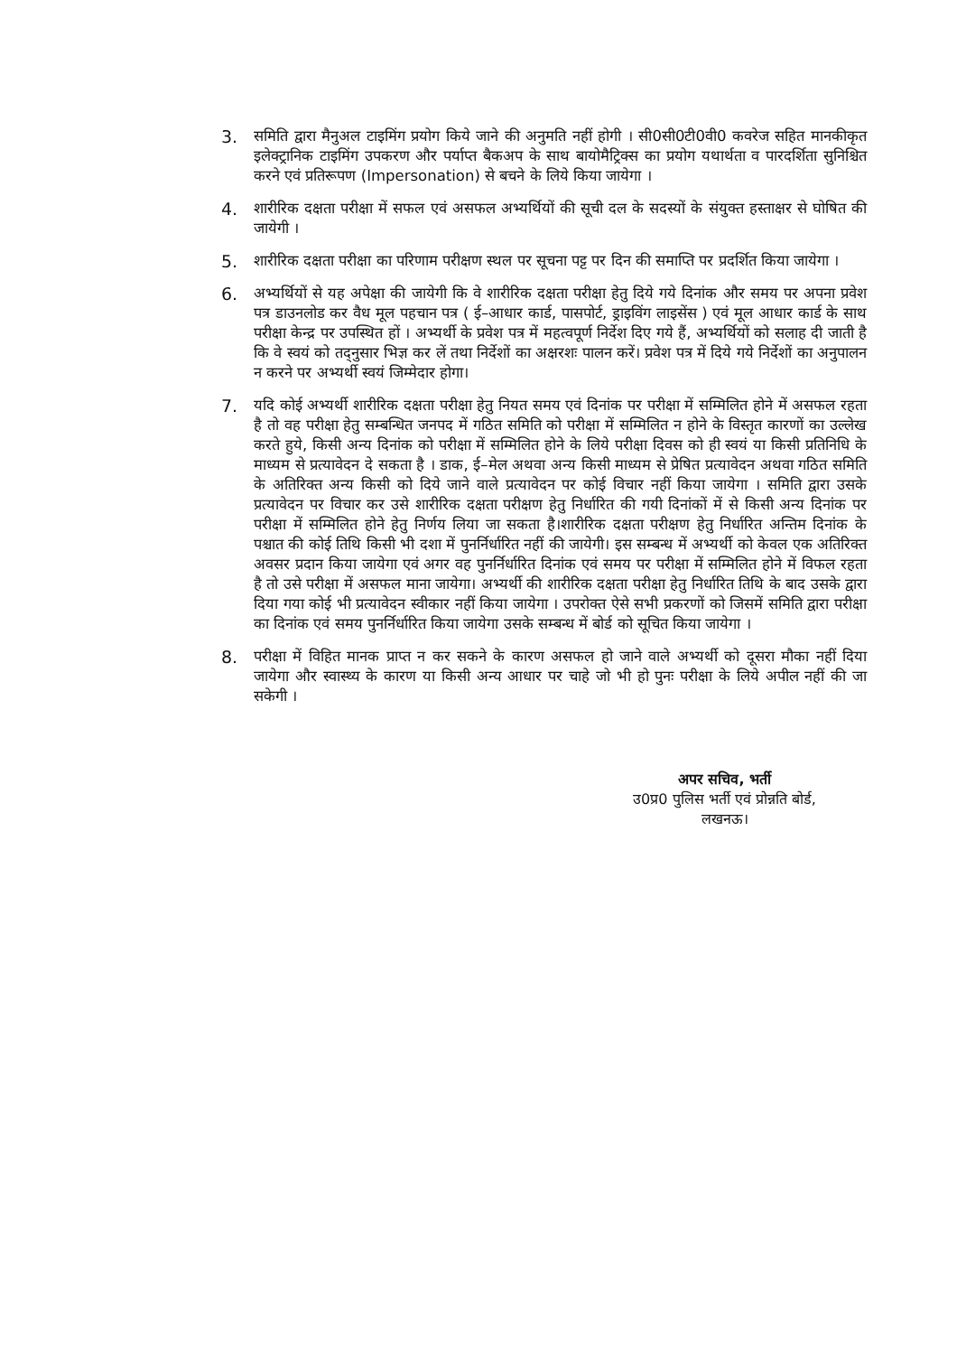3.
समिति द्वारा मैनुअल टाइमिंग प्रयोग किये जाने की अनुमति नहीं होगी । सी0सी0टी0वी0 कवरेज सहित मानकीकृत इलेक्ट्रानिक टाइमिंग उपकरण और पर्याप्त बैकअप के साथ बायोमैट्रिक्स का प्रयोग यथार्थता व पारदर्शिता सुनिश्चित करने एवं प्रतिरूपण (Impersonation) से बचने के लिये किया जायेगा ।
4.
शारीरिक दक्षता परीक्षा में सफल एवं असफल अभ्यर्थियों की सूची दल के सदस्यों के संयुक्त हस्ताक्षर से घोषित की जायेगी ।
5.
शारीरिक दक्षता परीक्षा का परिणाम परीक्षण स्थल पर सूचना पट्ट पर दिन की समाप्ति पर प्रदर्शित किया जायेगा ।
6.
अभ्यर्थियों से यह अपेक्षा की जायेगी कि वे शारीरिक दक्षता परीक्षा हेतु दिये गये दिनांक और समय पर अपना प्रवेश पत्र डाउनलोड कर वैध मूल पहचान पत्र ( ई–आधार कार्ड, पासपोर्ट, ड्राइविंग लाइसेंस ) एवं मूल आधार कार्ड के साथ परीक्षा केन्द्र पर उपस्थित हों । अभ्यर्थी के प्रवेश पत्र में महत्वपूर्ण निर्देश दिए गये हैं, अभ्यर्थियों को सलाह दी जाती है कि वे स्वयं को तद्नुसार भिज्ञ कर लें तथा निर्देशों का अक्षरशः पालन करें। प्रवेश पत्र में दिये गये निर्देशों का अनुपालन न करने पर अभ्यर्थी स्वयं जिम्मेदार होगा।
7.
यदि कोई अभ्यर्थी शारीरिक दक्षता परीक्षा हेतु नियत समय एवं दिनांक पर परीक्षा में सम्मिलित होने में असफल रहता है तो वह परीक्षा हेतु सम्बन्धित जनपद में गठित समिति को परीक्षा में सम्मिलित न होने के विस्तृत कारणों का उल्लेख करते हुये, किसी अन्य दिनांक को परीक्षा में सम्मिलित होने के लिये परीक्षा दिवस को ही स्वयं या किसी प्रतिनिधि के माध्यम से प्रत्यावेदन दे सकता है । डाक, ई–मेल अथवा अन्य किसी माध्यम से प्रेषित प्रत्यावेदन अथवा गठित समिति के अतिरिक्त अन्य किसी को दिये जाने वाले प्रत्यावेदन पर कोई विचार नहीं किया जायेगा । समिति द्वारा उसके प्रत्यावेदन पर विचार कर उसे शारीरिक दक्षता परीक्षण हेतु निर्धारित की गयी दिनांकों में से किसी अन्य दिनांक पर परीक्षा में सम्मिलित होने हेतु निर्णय लिया जा सकता है।शारीरिक दक्षता परीक्षण हेतु निर्धारित अन्तिम दिनांक के पश्चात की कोई तिथि किसी भी दशा में पुनर्निर्धारित नहीं की जायेगी। इस सम्बन्ध में अभ्यर्थी को केवल एक अतिरिक्त अवसर प्रदान किया जायेगा एवं अगर वह पुनर्निर्धारित दिनांक एवं समय पर परीक्षा में सम्मिलित होने में विफल रहता है तो उसे परीक्षा में असफल माना जायेगा। अभ्यर्थी की शारीरिक दक्षता परीक्षा हेतु निर्धारित तिथि के बाद उसके द्वारा दिया गया कोई भी प्रत्यावेदन स्वीकार नहीं किया जायेगा । उपरोक्त ऐसे सभी प्रकरणों को जिसमें समिति द्वारा परीक्षा का दिनांक एवं समय पुनर्निर्धारित किया जायेगा उसके सम्बन्ध में बोर्ड को सूचित किया जायेगा ।
8.
परीक्षा में विहित मानक प्राप्त न कर सकने के कारण असफल हो जाने वाले अभ्यर्थी को दूसरा मौका नहीं दिया जायेगा और स्वास्थ्य के कारण या किसी अन्य आधार पर चाहे जो भी हो पुनः परीक्षा के लिये अपील नहीं की जा सकेगी ।
अपर सचिव, भर्ती
उ0प्र0 पुलिस भर्ती एवं प्रोन्नति बोर्ड,
लखनऊ।